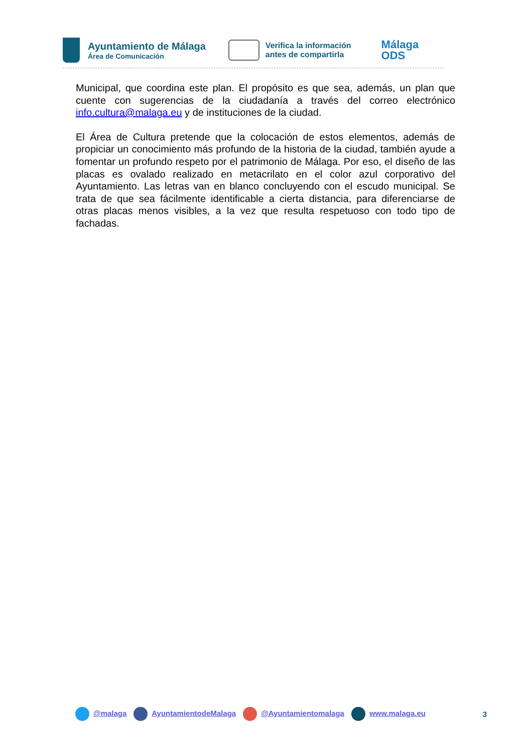Ayuntamiento de Málaga
Área de Comunicación
Verifica la información
antes de compartirla
Málaga
ODS
Municipal, que coordina este plan. El propósito es que sea, además, un plan que cuente con sugerencias de la ciudadanía a través del correo electrónico info.cultura@malaga.eu y de instituciones de la ciudad.
El Área de Cultura pretende que la colocación de estos elementos, además de propiciar un conocimiento más profundo de la historia de la ciudad, también ayude a fomentar un profundo respeto por el patrimonio de Málaga. Por eso, el diseño de las placas es ovalado realizado en metacrilato en el color azul corporativo del Ayuntamiento. Las letras van en blanco concluyendo con el escudo municipal. Se trata de que sea fácilmente identificable a cierta distancia, para diferenciarse de otras placas menos visibles, a la vez que resulta respetuoso con todo tipo de fachadas.
@malaga AyuntamientodeMalaga @Ayuntamientomalaga www.malaga.eu 3